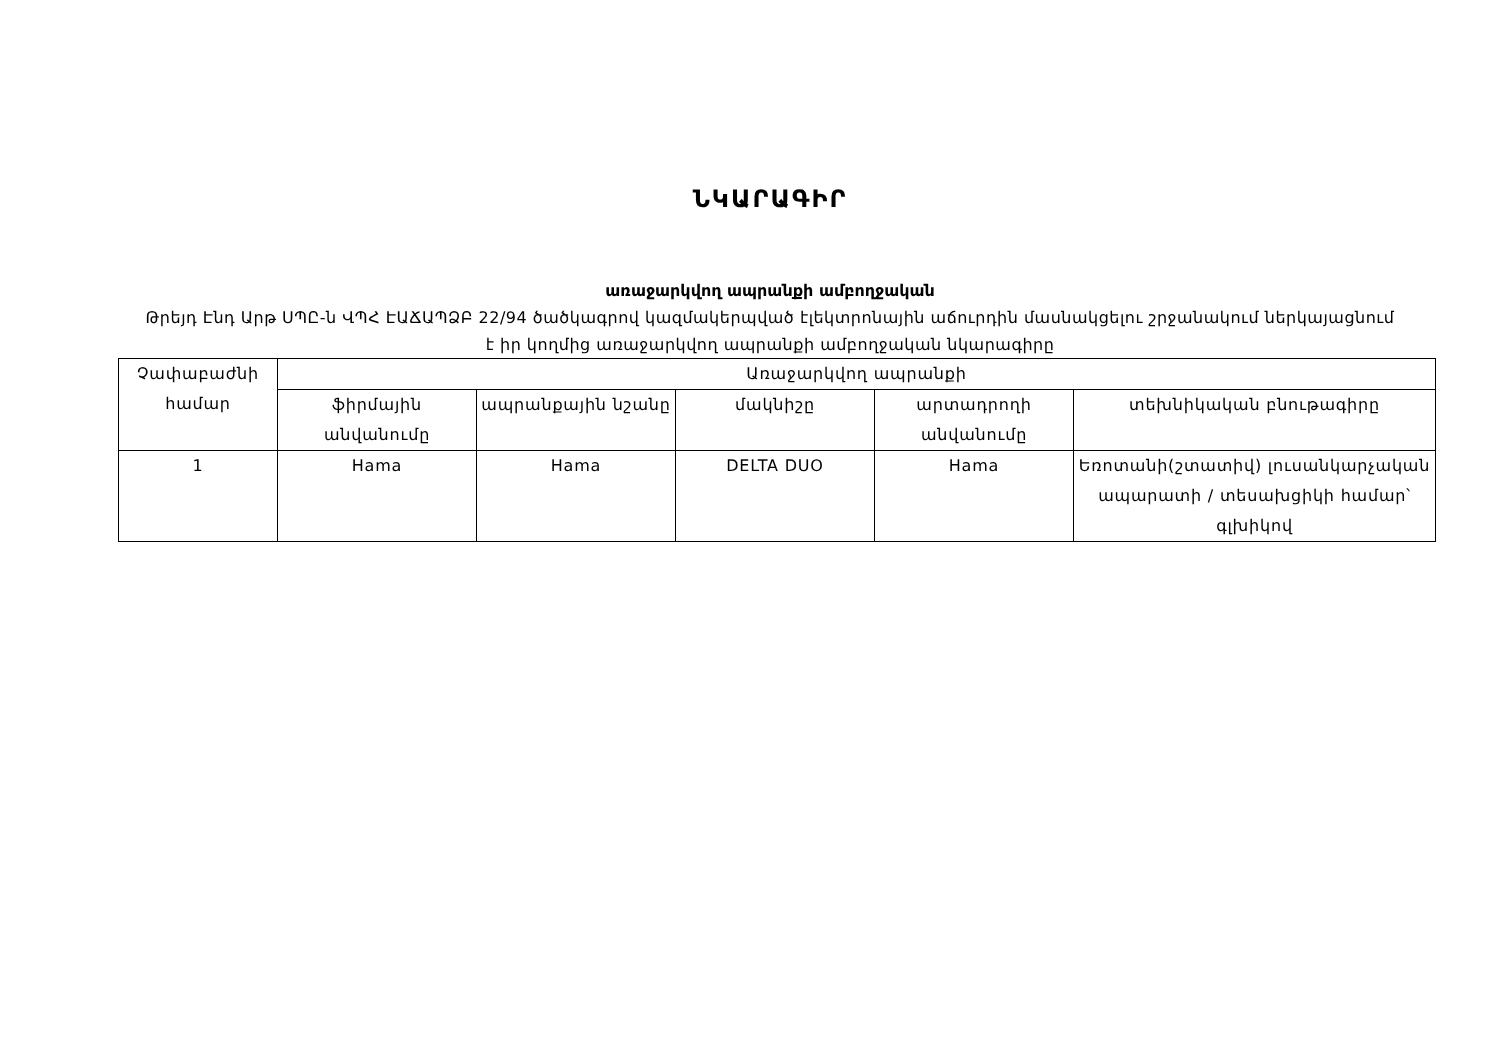ՆԿԱՐԱԳԻՐ
առաջարկվող ապրանքի ամբողջական
Թրեյդ Էնդ Արթ ՍՊԸ-ն ՎՊՀ ԷԱՃԱՊՁԲ 22/94 ծածկագրով կազմակերպված էլեկտրոնային աճուրդին մասնակցելու շրջանակում ներկայացնում է իր կողմից առաջարկվող ապրանքի ամբողջական նկարագիրը
| Չափաբաժնի համար | Առաջարկվող ապրանքի | | | | |
| --- | --- | --- | --- | --- | --- |
| | ֆիրմային անվանումը | ապրանքային նշանը | մակնիշը | արտադրողի անվանումը | տեխնիկական բնութագիրը |
| 1 | Hama | Hama | DELTA DUO | Hama | Եռոտանի(շտատիվ) լուսանկարչական ապարատի / տեսախցիկի համար՝ գլխիկով |